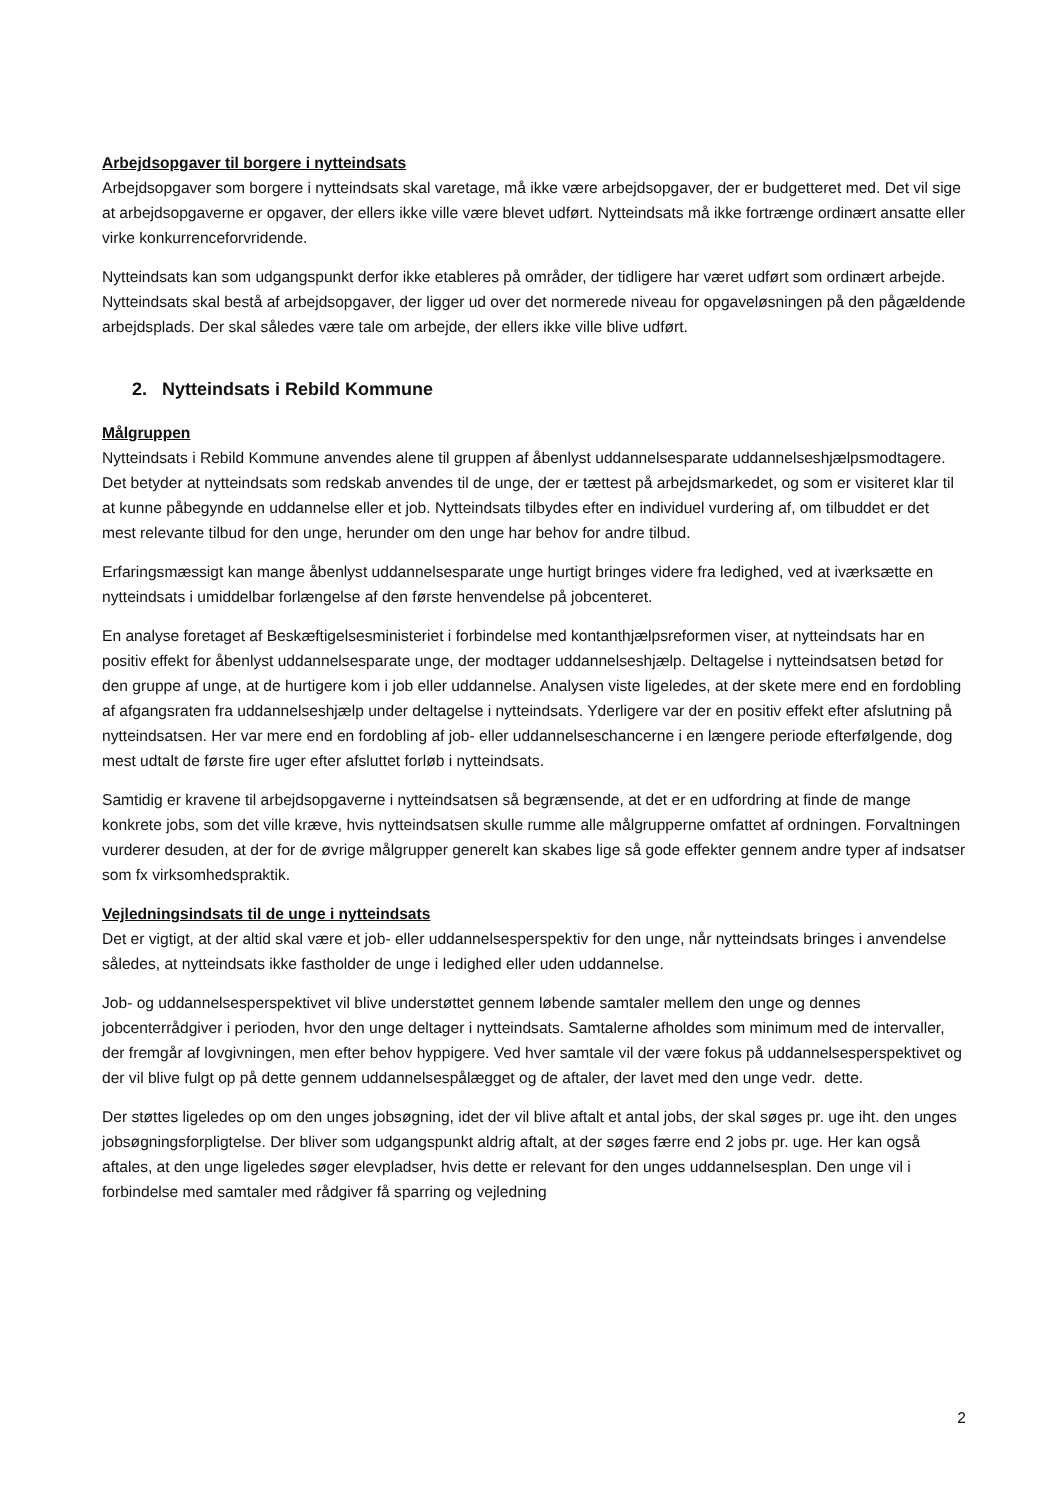Arbejdsopgaver til borgere i nytteindsats
Arbejdsopgaver som borgere i nytteindsats skal varetage, må ikke være arbejdsopgaver, der er budgetteret med. Det vil sige at arbejdsopgaverne er opgaver, der ellers ikke ville være blevet udført. Nytteindsats må ikke fortrænge ordinært ansatte eller virke konkurrenceforvridende.
Nytteindsats kan som udgangspunkt derfor ikke etableres på områder, der tidligere har været udført som ordinært arbejde. Nytteindsats skal bestå af arbejdsopgaver, der ligger ud over det normerede niveau for opgaveløsningen på den pågældende arbejdsplads. Der skal således være tale om arbejde, der ellers ikke ville blive udført.
2. Nytteindsats i Rebild Kommune
Målgruppen
Nytteindsats i Rebild Kommune anvendes alene til gruppen af åbenlyst uddannelsesparate uddannelseshjælpsmodtagere. Det betyder at nytteindsats som redskab anvendes til de unge, der er tættest på arbejdsmarkedet, og som er visiteret klar til at kunne påbegynde en uddannelse eller et job. Nytteindsats tilbydes efter en individuel vurdering af, om tilbuddet er det mest relevante tilbud for den unge, herunder om den unge har behov for andre tilbud.
Erfaringsmæssigt kan mange åbenlyst uddannelsesparate unge hurtigt bringes videre fra ledighed, ved at iværksætte en nytteindsats i umiddelbar forlængelse af den første henvendelse på jobcenteret.
En analyse foretaget af Beskæftigelsesministeriet i forbindelse med kontanthjælpsreformen viser, at nytteindsats har en positiv effekt for åbenlyst uddannelsesparate unge, der modtager uddannelseshjælp. Deltagelse i nytteindsatsen betød for den gruppe af unge, at de hurtigere kom i job eller uddannelse. Analysen viste ligeledes, at der skete mere end en fordobling af afgangsraten fra uddannelseshjælp under deltagelse i nytteindsats. Yderligere var der en positiv effekt efter afslutning på nytteindsatsen. Her var mere end en fordobling af job- eller uddannelseschancerne i en længere periode efterfølgende, dog mest udtalt de første fire uger efter afsluttet forløb i nytteindsats.
Samtidig er kravene til arbejdsopgaverne i nytteindsatsen så begrænsende, at det er en udfordring at finde de mange konkrete jobs, som det ville kræve, hvis nytteindsatsen skulle rumme alle målgrupperne omfattet af ordningen. Forvaltningen vurderer desuden, at der for de øvrige målgrupper generelt kan skabes lige så gode effekter gennem andre typer af indsatser som fx virksomhedspraktik.
Vejledningsindsats til de unge i nytteindsats
Det er vigtigt, at der altid skal være et job- eller uddannelsesperspektiv for den unge, når nytteindsats bringes i anvendelse således, at nytteindsats ikke fastholder de unge i ledighed eller uden uddannelse.
Job- og uddannelsesperspektivet vil blive understøttet gennem løbende samtaler mellem den unge og dennes jobcenterrådgiver i perioden, hvor den unge deltager i nytteindsats. Samtalerne afholdes som minimum med de intervaller, der fremgår af lovgivningen, men efter behov hyppigere. Ved hver samtale vil der være fokus på uddannelsesperspektivet og der vil blive fulgt op på dette gennem uddannelsespålægget og de aftaler, der lavet med den unge vedr. dette.
Der støttes ligeledes op om den unges jobsøgning, idet der vil blive aftalt et antal jobs, der skal søges pr. uge iht. den unges jobsøgningsforpligtelse. Der bliver som udgangspunkt aldrig aftalt, at der søges færre end 2 jobs pr. uge. Her kan også aftales, at den unge ligeledes søger elevpladser, hvis dette er relevant for den unges uddannelsesplan. Den unge vil i forbindelse med samtaler med rådgiver få sparring og vejledning
2